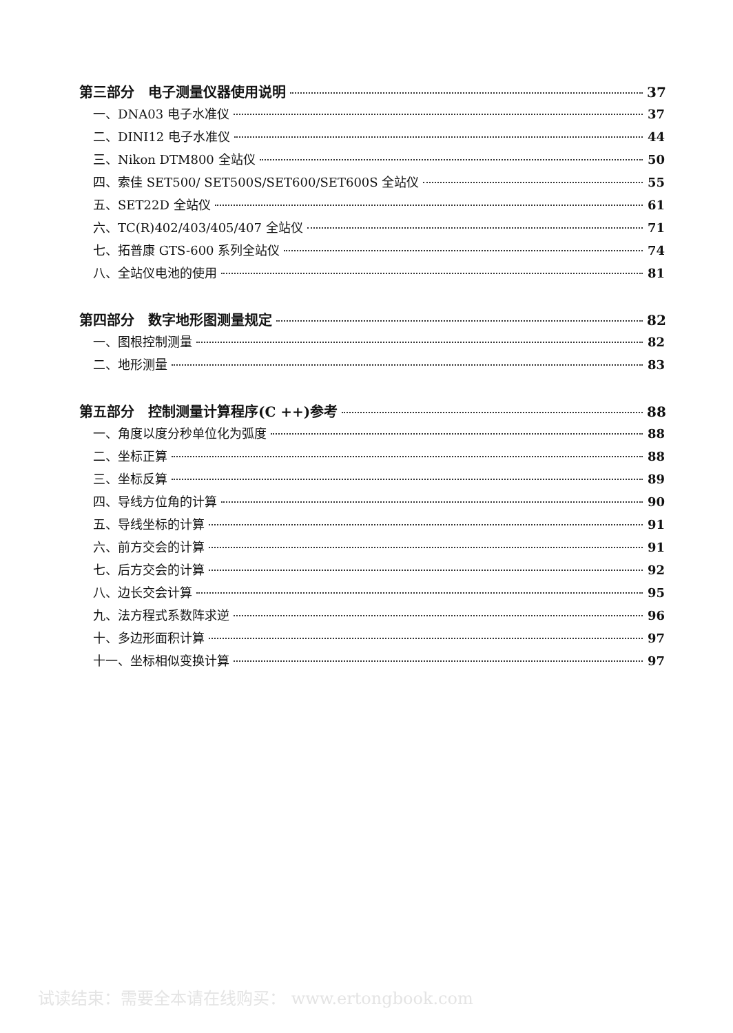第三部分　电子测量仪器使用说明 37
一、DNA03 电子水准仪 37
二、DINI12 电子水准仪 44
三、Nikon DTM800 全站仪 50
四、索佳 SET500/ SET500S/SET600/SET600S 全站仪 55
五、SET22D 全站仪 61
六、TC(R)402/403/405/407 全站仪 71
七、拓普康 GTS-600 系列全站仪 74
八、全站仪电池的使用 81
第四部分　数字地形图测量规定 82
一、图根控制测量 82
二、地形测量 83
第五部分　控制测量计算程序(C ++)参考 88
一、角度以度分秒单位化为弧度 88
二、坐标正算 88
三、坐标反算 89
四、导线方位角的计算 90
五、导线坐标的计算 91
六、前方交会的计算 91
七、后方交会的计算 92
八、边长交会计算 95
九、法方程式系数阵求逆 96
十、多边形面积计算 97
十一、坐标相似变换计算 97
试读结束：需要全本请在线购买： www.ertongbook.com